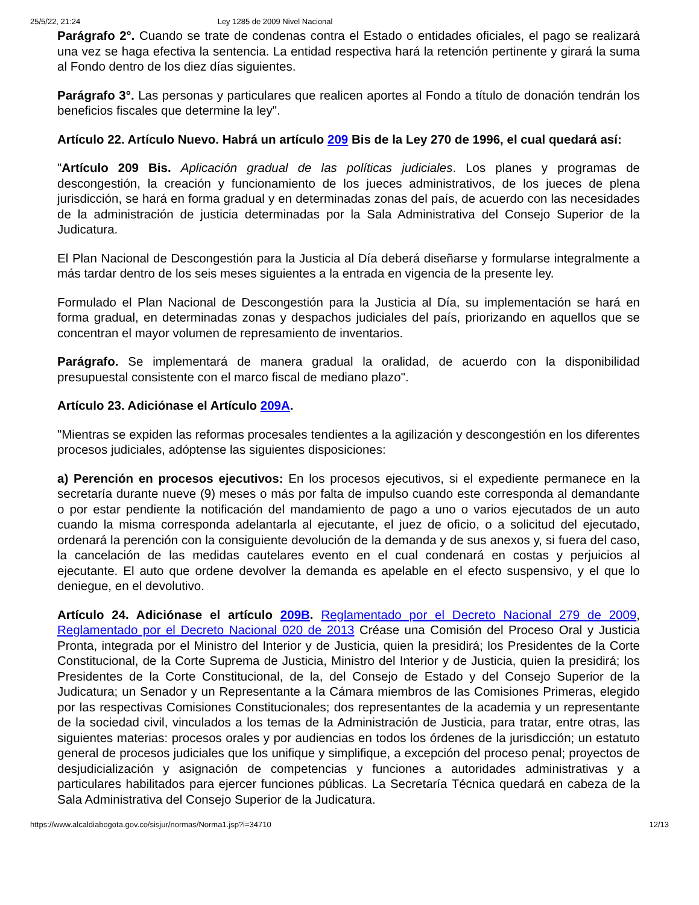25/5/22, 21:24 Ley 1285 de 2009 Nivel Nacional
Parágrafo 2°. Cuando se trate de condenas contra el Estado o entidades oficiales, el pago se realizará una vez se haga efectiva la sentencia. La entidad respectiva hará la retención pertinente y girará la suma al Fondo dentro de los diez días siguientes.
Parágrafo 3°. Las personas y particulares que realicen aportes al Fondo a título de donación tendrán los beneficios fiscales que determine la ley".
Artículo 22. Artículo Nuevo. Habrá un artículo 209 Bis de la Ley 270 de 1996, el cual quedará así:
"Artículo 209 Bis. Aplicación gradual de las políticas judiciales. Los planes y programas de descongestión, la creación y funcionamiento de los jueces administrativos, de los jueces de plena jurisdicción, se hará en forma gradual y en determinadas zonas del país, de acuerdo con las necesidades de la administración de justicia determinadas por la Sala Administrativa del Consejo Superior de la Judicatura.
El Plan Nacional de Descongestión para la Justicia al Día deberá diseñarse y formularse integralmente a más tardar dentro de los seis meses siguientes a la entrada en vigencia de la presente ley.
Formulado el Plan Nacional de Descongestión para la Justicia al Día, su implementación se hará en forma gradual, en determinadas zonas y despachos judiciales del país, priorizando en aquellos que se concentran el mayor volumen de represamiento de inventarios.
Parágrafo. Se implementará de manera gradual la oralidad, de acuerdo con la disponibilidad presupuestal consistente con el marco fiscal de mediano plazo".
Artículo 23. Adiciónase el Artículo 209A.
"Mientras se expiden las reformas procesales tendientes a la agilización y descongestión en los diferentes procesos judiciales, adóptense las siguientes disposiciones:
a) Perención en procesos ejecutivos: En los procesos ejecutivos, si el expediente permanece en la secretaría durante nueve (9) meses o más por falta de impulso cuando este corresponda al demandante o por estar pendiente la notificación del mandamiento de pago a uno o varios ejecutados de un auto cuando la misma corresponda adelantarla al ejecutante, el juez de oficio, o a solicitud del ejecutado, ordenará la perención con la consiguiente devolución de la demanda y de sus anexos y, si fuera del caso, la cancelación de las medidas cautelares evento en el cual condenará en costas y perjuicios al ejecutante. El auto que ordene devolver la demanda es apelable en el efecto suspensivo, y el que lo deniegue, en el devolutivo.
Artículo 24. Adiciónase el artículo 209B. Reglamentado por el Decreto Nacional 279 de 2009, Reglamentado por el Decreto Nacional 020 de 2013 Créase una Comisión del Proceso Oral y Justicia Pronta, integrada por el Ministro del Interior y de Justicia, quien la presidirá; los Presidentes de la Corte Constitucional, de la Corte Suprema de Justicia, Ministro del Interior y de Justicia, quien la presidirá; los Presidentes de la Corte Constitucional, de la, del Consejo de Estado y del Consejo Superior de la Judicatura; un Senador y un Representante a la Cámara miembros de las Comisiones Primeras, elegido por las respectivas Comisiones Constitucionales; dos representantes de la academia y un representante de la sociedad civil, vinculados a los temas de la Administración de Justicia, para tratar, entre otras, las siguientes materias: procesos orales y por audiencias en todos los órdenes de la jurisdicción; un estatuto general de procesos judiciales que los unifique y simplifique, a excepción del proceso penal; proyectos de desjudicialización y asignación de competencias y funciones a autoridades administrativas y a particulares habilitados para ejercer funciones públicas. La Secretaría Técnica quedará en cabeza de la Sala Administrativa del Consejo Superior de la Judicatura.
https://www.alcaldiabogota.gov.co/sisjur/normas/Norma1.jsp?i=34710 12/13